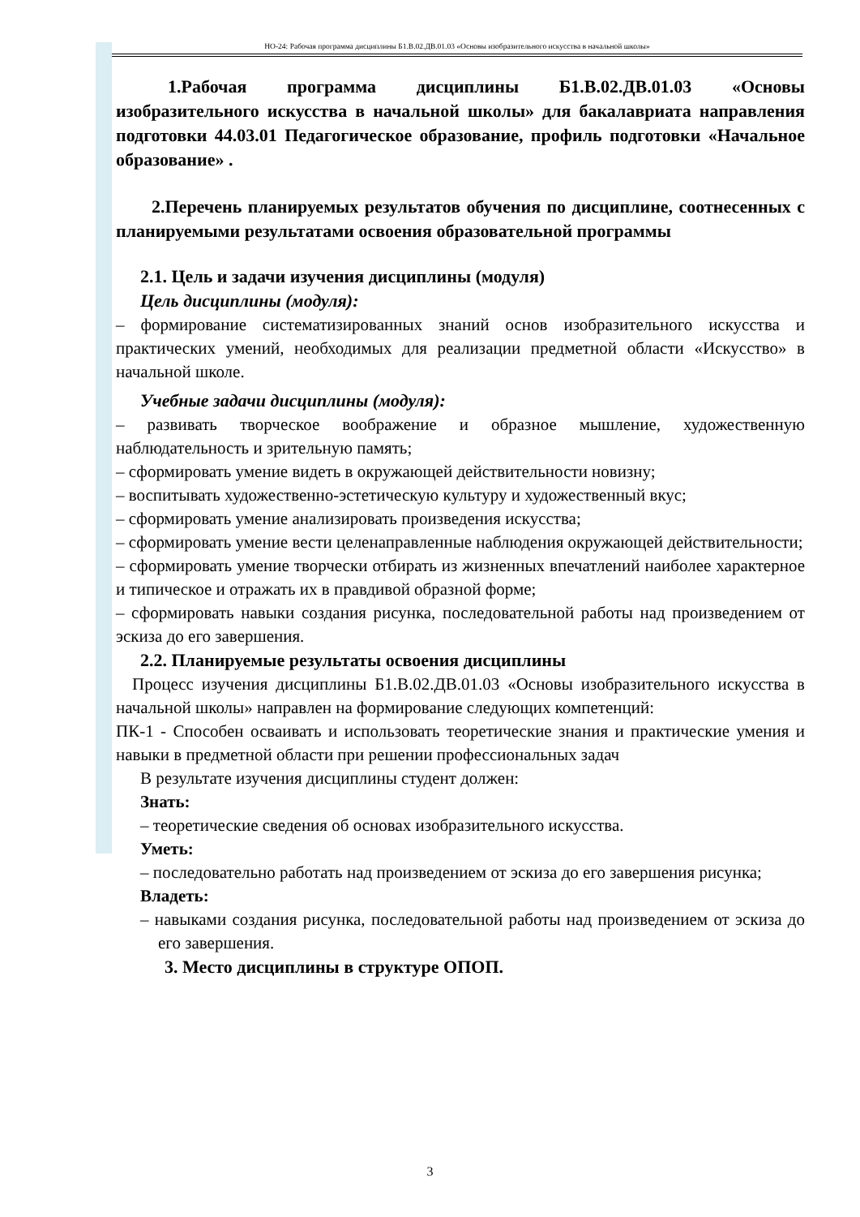НО-24: Рабочая программа дисциплины Б1.В.02.ДВ.01.03 «Основы изобразительного искусства в начальной школы»
1.Рабочая программа дисциплины Б1.В.02.ДВ.01.03 «Основы изобразительного искусства в начальной школы» для бакалавриата направления подготовки 44.03.01 Педагогическое образование, профиль подготовки «Начальное образование» .
2.Перечень планируемых результатов обучения по дисциплине, соотнесенных с планируемыми результатами освоения образовательной программы
2.1. Цель и задачи изучения дисциплины (модуля)
Цель дисциплины (модуля):
– формирование систематизированных знаний основ изобразительного искусства и практических умений, необходимых для реализации предметной области «Искусство» в начальной школе.
Учебные задачи дисциплины (модуля):
– развивать творческое воображение и образное мышление, художественную наблюдательность и зрительную память;
– сформировать умение видеть в окружающей действительности новизну;
– воспитывать художественно-эстетическую культуру и художественный вкус;
– сформировать умение анализировать произведения искусства;
– сформировать умение вести целенаправленные наблюдения окружающей действительности;
– сформировать умение творчески отбирать из жизненных впечатлений наиболее характерное и типическое и отражать их в правдивой образной форме;
– сформировать навыки создания рисунка, последовательной работы над произведением от эскиза до его завершения.
2.2. Планируемые результаты освоения дисциплины
Процесс изучения дисциплины Б1.В.02.ДВ.01.03 «Основы изобразительного искусства в начальной школы» направлен на формирование следующих компетенций:
ПК-1 - Способен осваивать и использовать теоретические знания и практические умения и навыки в предметной области при решении профессиональных задач
В результате изучения дисциплины студент должен:
Знать:
– теоретические сведения об основах изобразительного искусства.
Уметь:
– последовательно работать над произведением от эскиза до его завершения рисунка;
Владеть:
– навыками создания рисунка, последовательной работы над произведением от эскиза до его завершения.
3. Место дисциплины в структуре ОПОП.
3